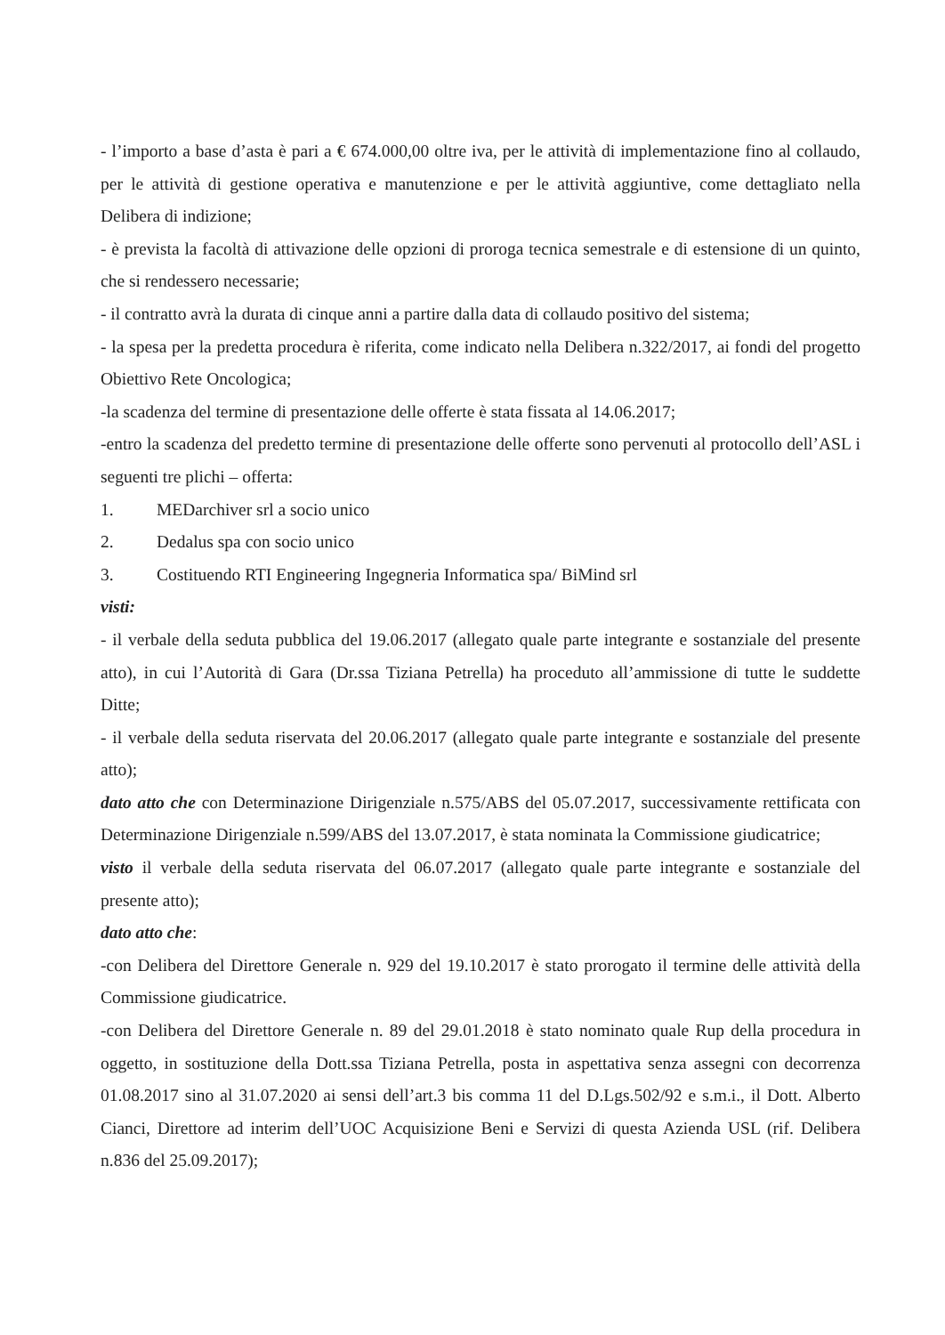- l’importo a base d’asta è pari a € 674.000,00 oltre iva, per le attività di implementazione fino al collaudo, per le attività di gestione operativa e manutenzione e per le attività aggiuntive, come dettagliato nella Delibera di indizione;
- è prevista la facoltà di attivazione delle opzioni di proroga tecnica semestrale e di estensione di un quinto, che si rendessero necessarie;
- il contratto avrà la durata di cinque anni a partire dalla data di collaudo positivo del sistema;
- la spesa per la predetta procedura è riferita, come indicato nella Delibera n.322/2017, ai fondi del progetto Obiettivo Rete Oncologica;
-la scadenza del termine di presentazione delle offerte è stata fissata al 14.06.2017;
-entro la scadenza del predetto termine di presentazione delle offerte sono pervenuti al protocollo dell’ASL i seguenti tre plichi – offerta:
1. MEDarchiver srl a socio unico
2. Dedalus spa con socio unico
3. Costituendo RTI Engineering Ingegneria Informatica spa/ BiMind srl
visti:
- il verbale della seduta pubblica del 19.06.2017 (allegato quale parte integrante e sostanziale del presente atto), in cui l’Autorità di Gara (Dr.ssa Tiziana Petrella) ha proceduto all’ammissione di tutte le suddette Ditte;
- il verbale della seduta riservata del 20.06.2017 (allegato quale parte integrante e sostanziale del presente atto);
dato atto che con Determinazione Dirigenziale n.575/ABS del 05.07.2017, successivamente rettificata con Determinazione Dirigenziale n.599/ABS del 13.07.2017, è stata nominata la Commissione giudicatrice;
visto il verbale della seduta riservata del 06.07.2017 (allegato quale parte integrante e sostanziale del presente atto);
dato atto che:
-con Delibera del Direttore Generale n. 929 del 19.10.2017 è stato prorogato il termine delle attività della Commissione giudicatrice.
-con Delibera del Direttore Generale n. 89 del 29.01.2018 è stato nominato quale Rup della procedura in oggetto, in sostituzione della Dott.ssa Tiziana Petrella, posta in aspettativa senza assegni con decorrenza 01.08.2017 sino al 31.07.2020 ai sensi dell’art.3 bis comma 11 del D.Lgs.502/92 e s.m.i., il Dott. Alberto Cianci, Direttore ad interim dell’UOC Acquisizione Beni e Servizi di questa Azienda USL (rif. Delibera n.836 del 25.09.2017);